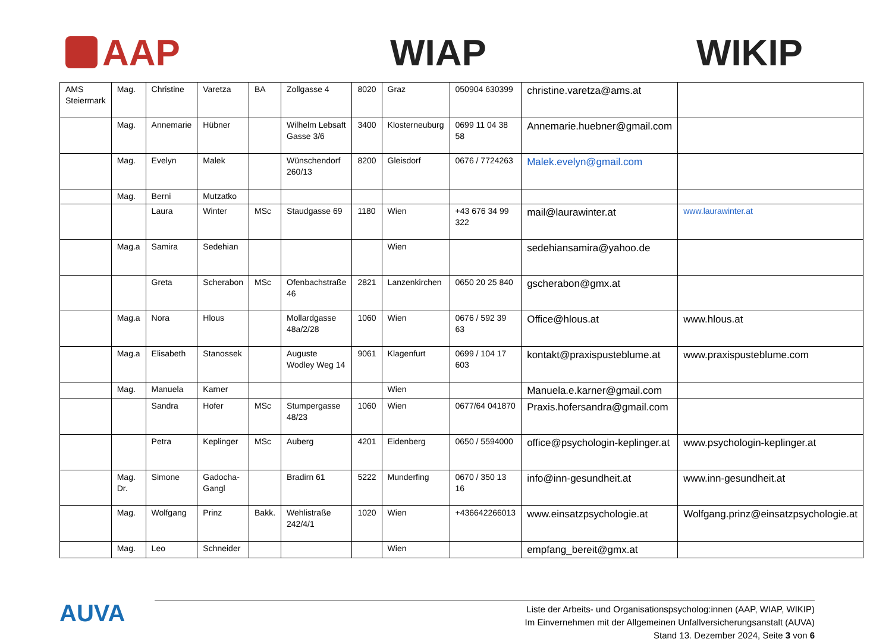AAP WIAP WIKIP
| AMS Steiermark | Mag. | Christine | Varetza | BA | Zollgasse 4 | 8020 | Graz | 050904 630399 | christine.varetza@ams.at | |
| | Mag. | Annemarie | Hübner | | Wilhelm Lebsaft Gasse 3/6 | 3400 | Klosterneuburg | 0699 11 04 38 58 | Annemarie.huebner@gmail.com | |
| | Mag. | Evelyn | Malek | | Wünschendorf 260/13 | 8200 | Gleisdorf | 0676 / 7724263 | Malek.evelyn@gmail.com | |
| | Mag. | Berni | Mutzatko | | | | | | | |
| | | Laura | Winter | MSc | Staudgasse 69 | 1180 | Wien | +43 676 34 99 322 | mail@laurawinter.at | www.laurawinter.at |
| | Mag.a | Samira | Sedehian | | | | Wien | | sedehiansamira@yahoo.de | |
| | | Greta | Scherabon | MSc | Ofenbachstraße 46 | 2821 | Lanzenkirchen | 0650 20 25 840 | gscherabon@gmx.at | |
| | Mag.a | Nora | Hlous | | Mollardgasse 48a/2/28 | 1060 | Wien | 0676 / 592 39 63 | Office@hlous.at | www.hlous.at |
| | Mag.a | Elisabeth | Stanossek | | Auguste Wodley Weg 14 | 9061 | Klagenfurt | 0699 / 104 17 603 | kontakt@praxispusteblume.at | www.praxispusteblume.com |
| | Mag. | Manuela | Karner | | | | Wien | | Manuela.e.karner@gmail.com | |
| | | Sandra | Hofer | MSc | Stumpergasse 48/23 | 1060 | Wien | 0677/64 041870 | Praxis.hofersandra@gmail.com | |
| | | Petra | Keplinger | MSc | Auberg | 4201 | Eidenberg | 0650 / 5594000 | office@psychologin-keplinger.at | www.psychologin-keplinger.at |
| | Mag. Dr. | Simone | Gadocha-Gangl | | Bradirn 61 | 5222 | Munderfing | 0670 / 350 13 16 | info@inn-gesundheit.at | www.inn-gesundheit.at |
| | Mag. | Wolfgang | Prinz | Bakk. | Wehlistraße 242/4/1 | 1020 | Wien | +436642266013 | www.einsatzpsychologie.at | Wolfgang.prinz@einsatzpsychologie.at |
| | Mag. | Leo | Schneider | | | | Wien | | empfang_bereit@gmx.at | |
AUVA
Liste der Arbeits- und Organisationspsycholog:innen (AAP, WIAP, WIKIP)
Im Einvernehmen mit der Allgemeinen Unfallversicherungsanstalt (AUVA)
Stand 13. Dezember 2024, Seite 3 von 6